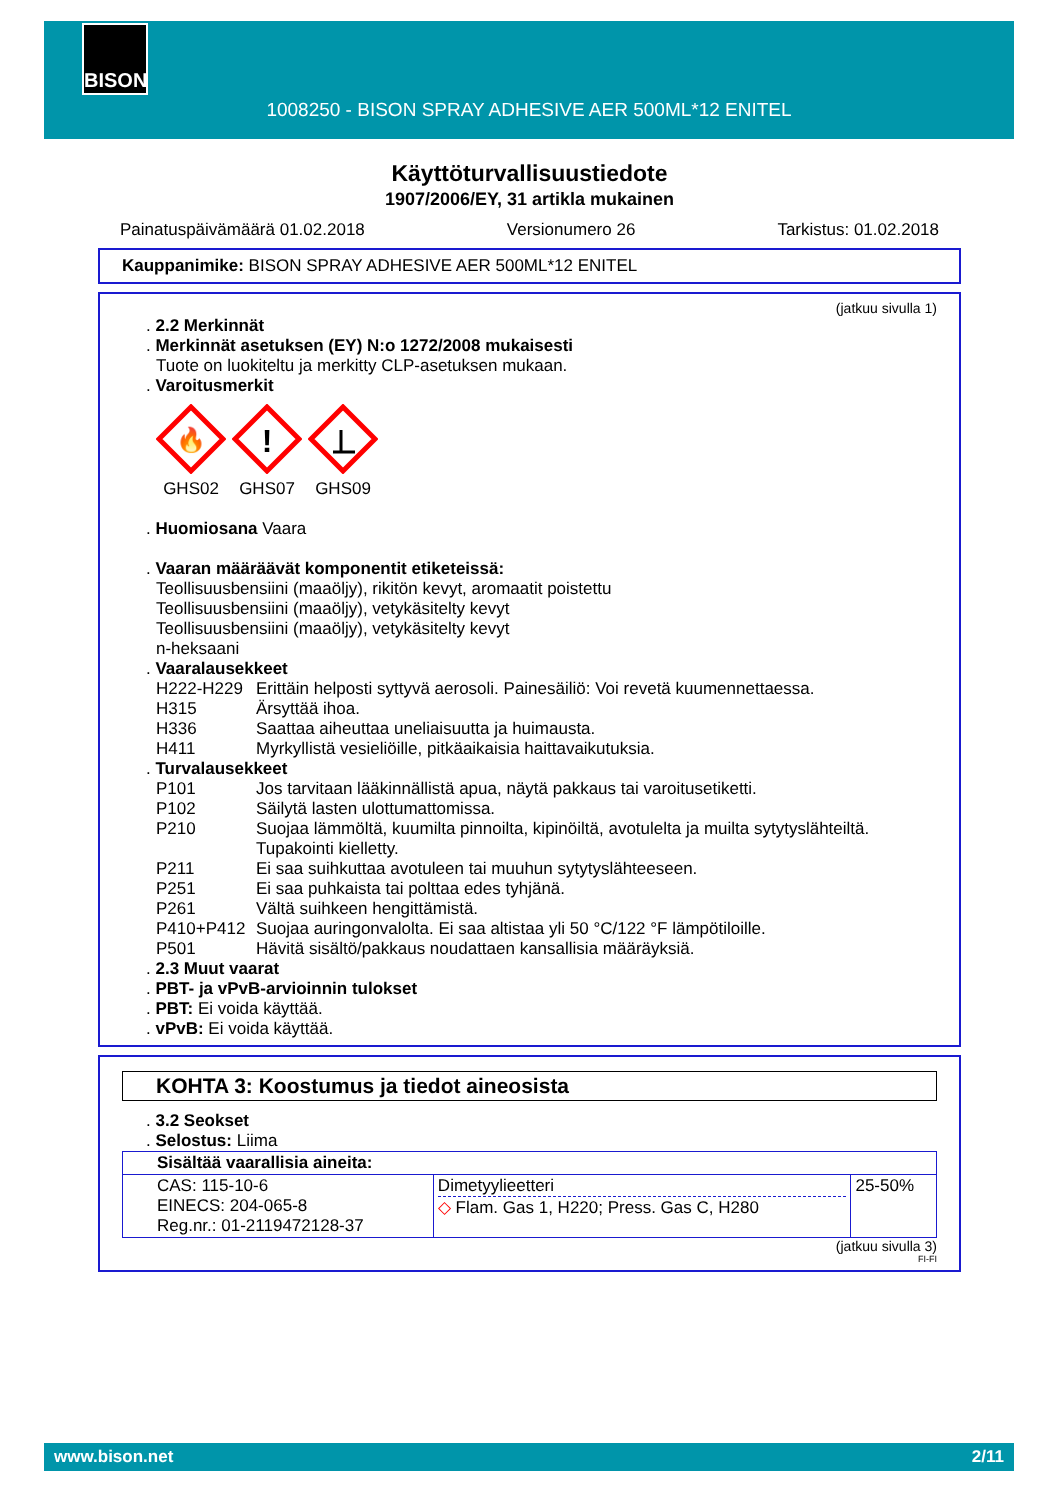BISON
1008250 - BISON SPRAY ADHESIVE AER 500ML*12 ENITEL
Käyttöturvallisuustiedote
1907/2006/EY, 31 artikla mukainen
Painatuspäivämäärä 01.02.2018 Versionumero 26 Tarkistus: 01.02.2018
Kauppanimike: BISON SPRAY ADHESIVE AER 500ML*12 ENITEL
(jatkuu sivulla 1)
. 2.2 Merkinnät
. Merkinnät asetuksen (EY) N:o 1272/2008 mukaisesti
Tuote on luokiteltu ja merkitty CLP-asetuksen mukaan.
. Varoitusmerkit
🔥
GHS02
!
GHS07
GHS09
. Huomiosana Vaara
. Vaaran määräävät komponentit etiketeissä:
Teollisuusbensiini (maaöljy), rikitön kevyt, aromaatit poistettu
Teollisuusbensiini (maaöljy), vetykäsitelty kevyt
Teollisuusbensiini (maaöljy), vetykäsitelty kevyt
n-heksaani
. Vaaralausekkeet
H222-H229 Erittäin helposti syttyvä aerosoli. Painesäiliö: Voi revetä kuumennettaessa.
H315 Ärsyttää ihoa.
H336 Saattaa aiheuttaa uneliaisuutta ja huimausta.
H411 Myrkyllistä vesieliöille, pitkäaikaisia haittavaikutuksia.
. Turvalausekkeet
P101 Jos tarvitaan lääkinnällistä apua, näytä pakkaus tai varoitusetiketti.
P102 Säilytä lasten ulottumattomissa.
P210 Suojaa lämmöltä, kuumilta pinnoilta, kipinöiltä, avotulelta ja muilta sytytyslähteiltä. Tupakointi kielletty.
P211 Ei saa suihkuttaa avotuleen tai muuhun sytytyslähteeseen.
P251 Ei saa puhkaista tai polttaa edes tyhjänä.
P261 Vältä suihkeen hengittämistä.
P410+P412 Suojaa auringonvalolta. Ei saa altistaa yli 50 °C/122 °F lämpötiloille.
P501 Hävitä sisältö/pakkaus noudattaen kansallisia määräyksiä.
. 2.3 Muut vaarat
. PBT- ja vPvB-arvioinnin tulokset
. PBT: Ei voida käyttää.
. vPvB: Ei voida käyttää.
KOHTA 3: Koostumus ja tiedot aineosista
. 3.2 Seokset
. Selostus: Liima
| Sisältää vaarallisia aineita: | | |
| CAS: 115-10-6 EINECS: 204-065-8 Reg.nr.: 01-2119472128-37 | Dimetyylieetteri ◇ Flam. Gas 1, H220; Press. Gas C, H280 | 25-50% |
(jatkuu sivulla 3)
FI-FI
www.bison.net 2/11